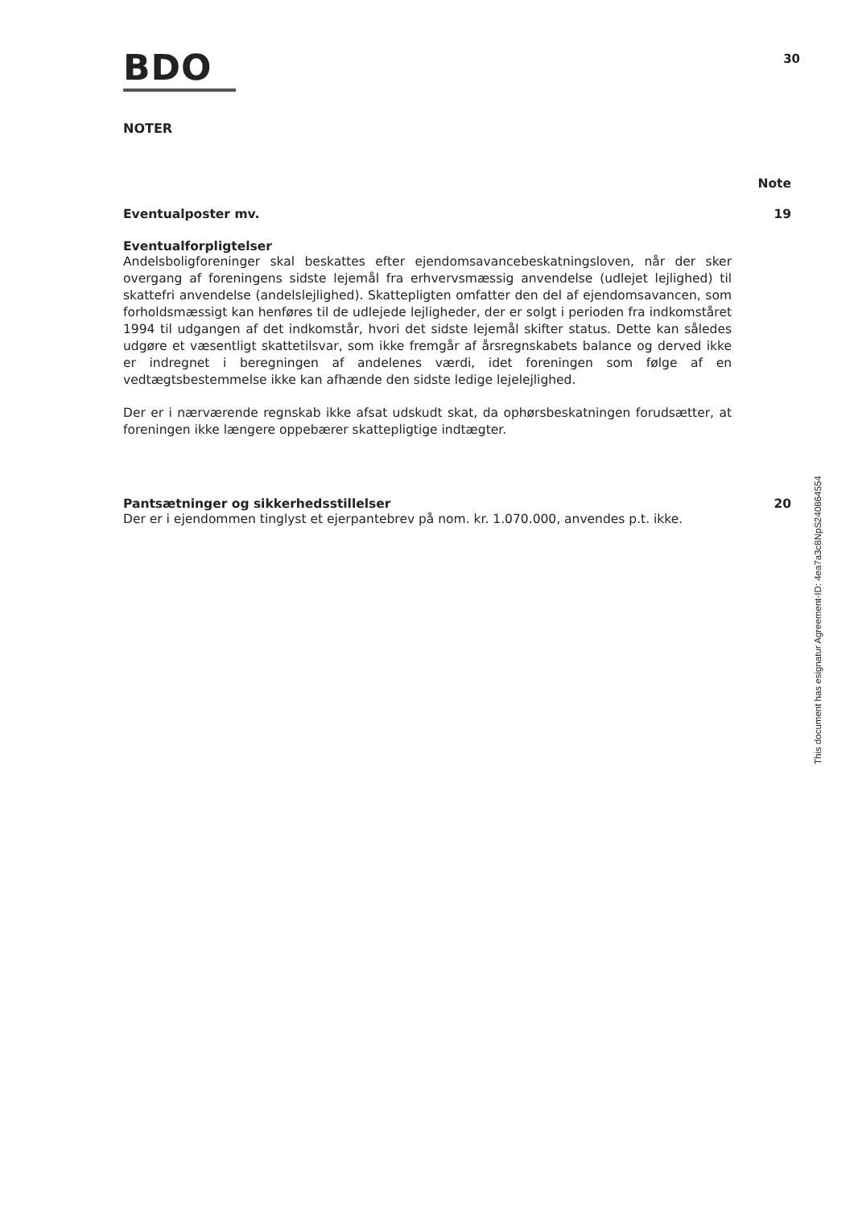BDO
30
NOTER
Note
Eventualposter mv. 19
Eventualforpligtelser
Andelsboligforeninger skal beskattes efter ejendomsavancebeskatningsloven, når der sker overgang af foreningens sidste lejemål fra erhvervsmæssig anvendelse (udlejet lejlighed) til skattefri anvendelse (andelslejlighed). Skattepligten omfatter den del af ejendomsavancen, som forholdsmæssigt kan henføres til de udlejede lejligheder, der er solgt i perioden fra indkomståret 1994 til udgangen af det indkomstår, hvori det sidste lejemål skifter status. Dette kan således udgøre et væsentligt skattetilsvar, som ikke fremgår af årsregnskabets balance og derved ikke er indregnet i beregningen af andelenes værdi, idet foreningen som følge af en vedtægtsbestemmelse ikke kan afhænde den sidste ledige lejelejlighed.
Der er i nærværende regnskab ikke afsat udskudt skat, da ophørsbeskatningen forudsætter, at foreningen ikke længere oppebærer skattepligtige indtægter.
Pantsætninger og sikkerhedsstillelser 20
Der er i ejendommen tinglyst et ejerpantebrev på nom. kr. 1.070.000, anvendes p.t. ikke.
This document has esignatur Agreement-ID: 4ea7a3c8NpS240864554